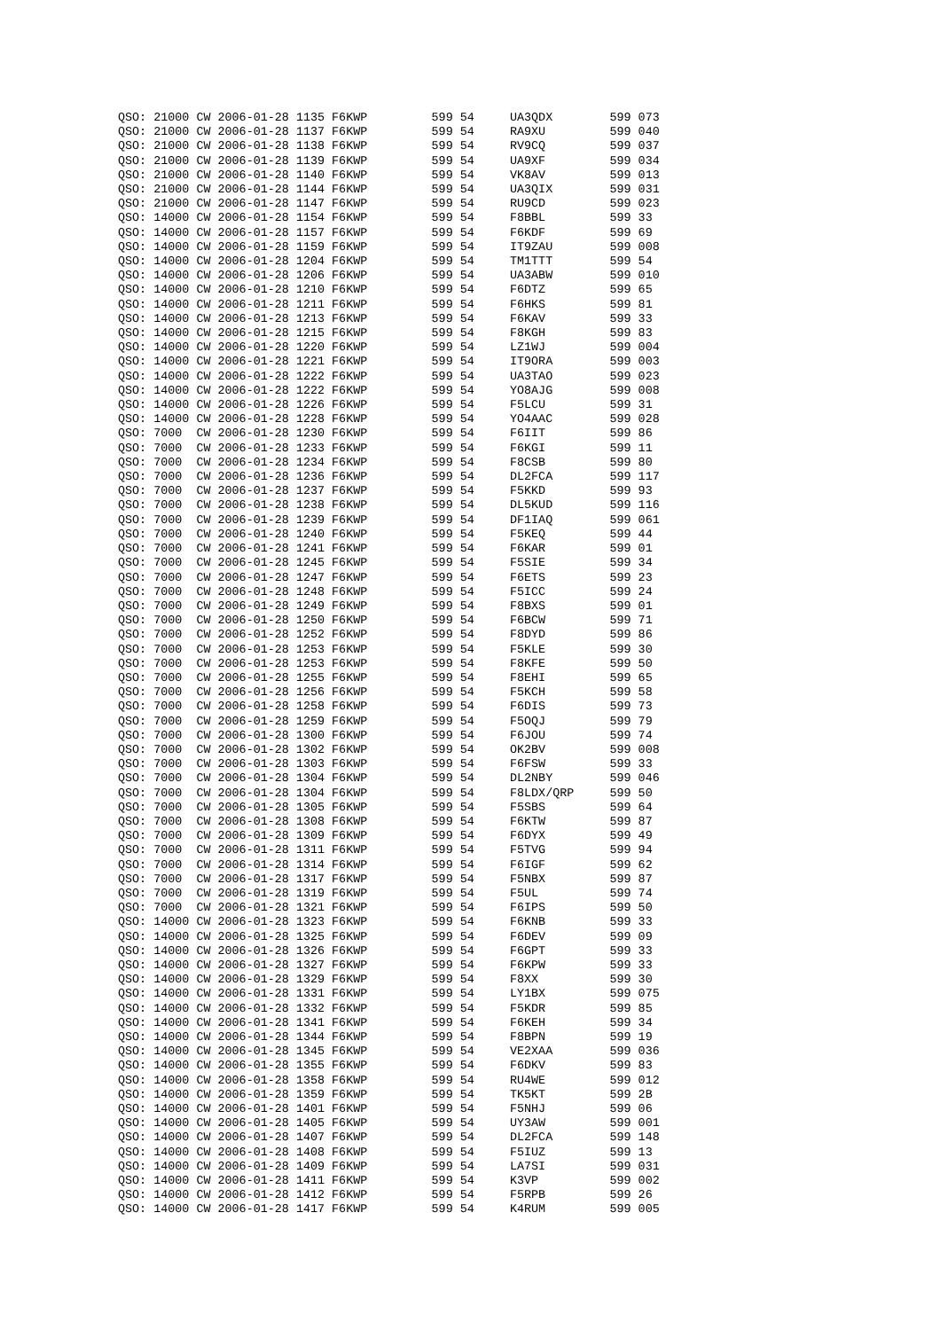QSO: 21000 CW 2006-01-28 1135 F6KWP         599 54     UA3QDX        599 073
QSO: 21000 CW 2006-01-28 1137 F6KWP         599 54     RA9XU         599 040
QSO: 21000 CW 2006-01-28 1138 F6KWP         599 54     RV9CQ         599 037
QSO: 21000 CW 2006-01-28 1139 F6KWP         599 54     UA9XF         599 034
QSO: 21000 CW 2006-01-28 1140 F6KWP         599 54     VK8AV         599 013
QSO: 21000 CW 2006-01-28 1144 F6KWP         599 54     UA3QIX        599 031
QSO: 21000 CW 2006-01-28 1147 F6KWP         599 54     RU9CD         599 023
QSO: 14000 CW 2006-01-28 1154 F6KWP         599 54     F8BBL         599 33
QSO: 14000 CW 2006-01-28 1157 F6KWP         599 54     F6KDF         599 69
QSO: 14000 CW 2006-01-28 1159 F6KWP         599 54     IT9ZAU        599 008
QSO: 14000 CW 2006-01-28 1204 F6KWP         599 54     TM1TTT        599 54
QSO: 14000 CW 2006-01-28 1206 F6KWP         599 54     UA3ABW        599 010
QSO: 14000 CW 2006-01-28 1210 F6KWP         599 54     F6DTZ         599 65
QSO: 14000 CW 2006-01-28 1211 F6KWP         599 54     F6HKS         599 81
QSO: 14000 CW 2006-01-28 1213 F6KWP         599 54     F6KAV         599 33
QSO: 14000 CW 2006-01-28 1215 F6KWP         599 54     F8KGH         599 83
QSO: 14000 CW 2006-01-28 1220 F6KWP         599 54     LZ1WJ         599 004
QSO: 14000 CW 2006-01-28 1221 F6KWP         599 54     IT9ORA        599 003
QSO: 14000 CW 2006-01-28 1222 F6KWP         599 54     UA3TAO        599 023
QSO: 14000 CW 2006-01-28 1222 F6KWP         599 54     YO8AJG        599 008
QSO: 14000 CW 2006-01-28 1226 F6KWP         599 54     F5LCU         599 31
QSO: 14000 CW 2006-01-28 1228 F6KWP         599 54     YO4AAC        599 028
QSO: 7000  CW 2006-01-28 1230 F6KWP         599 54     F6IIT         599 86
QSO: 7000  CW 2006-01-28 1233 F6KWP         599 54     F6KGI         599 11
QSO: 7000  CW 2006-01-28 1234 F6KWP         599 54     F8CSB         599 80
QSO: 7000  CW 2006-01-28 1236 F6KWP         599 54     DL2FCA        599 117
QSO: 7000  CW 2006-01-28 1237 F6KWP         599 54     F5KKD         599 93
QSO: 7000  CW 2006-01-28 1238 F6KWP         599 54     DL5KUD        599 116
QSO: 7000  CW 2006-01-28 1239 F6KWP         599 54     DF1IAQ        599 061
QSO: 7000  CW 2006-01-28 1240 F6KWP         599 54     F5KEQ         599 44
QSO: 7000  CW 2006-01-28 1241 F6KWP         599 54     F6KAR         599 01
QSO: 7000  CW 2006-01-28 1245 F6KWP         599 54     F5SIE         599 34
QSO: 7000  CW 2006-01-28 1247 F6KWP         599 54     F6ETS         599 23
QSO: 7000  CW 2006-01-28 1248 F6KWP         599 54     F5ICC         599 24
QSO: 7000  CW 2006-01-28 1249 F6KWP         599 54     F8BXS         599 01
QSO: 7000  CW 2006-01-28 1250 F6KWP         599 54     F6BCW         599 71
QSO: 7000  CW 2006-01-28 1252 F6KWP         599 54     F8DYD         599 86
QSO: 7000  CW 2006-01-28 1253 F6KWP         599 54     F5KLE         599 30
QSO: 7000  CW 2006-01-28 1253 F6KWP         599 54     F8KFE         599 50
QSO: 7000  CW 2006-01-28 1255 F6KWP         599 54     F8EHI         599 65
QSO: 7000  CW 2006-01-28 1256 F6KWP         599 54     F5KCH         599 58
QSO: 7000  CW 2006-01-28 1258 F6KWP         599 54     F6DIS         599 73
QSO: 7000  CW 2006-01-28 1259 F6KWP         599 54     F5OQJ         599 79
QSO: 7000  CW 2006-01-28 1300 F6KWP         599 54     F6JOU         599 74
QSO: 7000  CW 2006-01-28 1302 F6KWP         599 54     OK2BV         599 008
QSO: 7000  CW 2006-01-28 1303 F6KWP         599 54     F6FSW         599 33
QSO: 7000  CW 2006-01-28 1304 F6KWP         599 54     DL2NBY        599 046
QSO: 7000  CW 2006-01-28 1304 F6KWP         599 54     F8LDX/QRP     599 50
QSO: 7000  CW 2006-01-28 1305 F6KWP         599 54     F5SBS         599 64
QSO: 7000  CW 2006-01-28 1308 F6KWP         599 54     F6KTW         599 87
QSO: 7000  CW 2006-01-28 1309 F6KWP         599 54     F6DYX         599 49
QSO: 7000  CW 2006-01-28 1311 F6KWP         599 54     F5TVG         599 94
QSO: 7000  CW 2006-01-28 1314 F6KWP         599 54     F6IGF         599 62
QSO: 7000  CW 2006-01-28 1317 F6KWP         599 54     F5NBX         599 87
QSO: 7000  CW 2006-01-28 1319 F6KWP         599 54     F5UL          599 74
QSO: 7000  CW 2006-01-28 1321 F6KWP         599 54     F6IPS         599 50
QSO: 14000 CW 2006-01-28 1323 F6KWP         599 54     F6KNB         599 33
QSO: 14000 CW 2006-01-28 1325 F6KWP         599 54     F6DEV         599 09
QSO: 14000 CW 2006-01-28 1326 F6KWP         599 54     F6GPT         599 33
QSO: 14000 CW 2006-01-28 1327 F6KWP         599 54     F6KPW         599 33
QSO: 14000 CW 2006-01-28 1329 F6KWP         599 54     F8XX          599 30
QSO: 14000 CW 2006-01-28 1331 F6KWP         599 54     LY1BX         599 075
QSO: 14000 CW 2006-01-28 1332 F6KWP         599 54     F5KDR         599 85
QSO: 14000 CW 2006-01-28 1341 F6KWP         599 54     F6KEH         599 34
QSO: 14000 CW 2006-01-28 1344 F6KWP         599 54     F8BPN         599 19
QSO: 14000 CW 2006-01-28 1345 F6KWP         599 54     VE2XAA        599 036
QSO: 14000 CW 2006-01-28 1355 F6KWP         599 54     F6DKV         599 83
QSO: 14000 CW 2006-01-28 1358 F6KWP         599 54     RU4WE         599 012
QSO: 14000 CW 2006-01-28 1359 F6KWP         599 54     TK5KT         599 2B
QSO: 14000 CW 2006-01-28 1401 F6KWP         599 54     F5NHJ         599 06
QSO: 14000 CW 2006-01-28 1405 F6KWP         599 54     UY3AW         599 001
QSO: 14000 CW 2006-01-28 1407 F6KWP         599 54     DL2FCA        599 148
QSO: 14000 CW 2006-01-28 1408 F6KWP         599 54     F5IUZ         599 13
QSO: 14000 CW 2006-01-28 1409 F6KWP         599 54     LA7SI         599 031
QSO: 14000 CW 2006-01-28 1411 F6KWP         599 54     K3VP          599 002
QSO: 14000 CW 2006-01-28 1412 F6KWP         599 54     F5RPB         599 26
QSO: 14000 CW 2006-01-28 1417 F6KWP         599 54     K4RUM         599 005